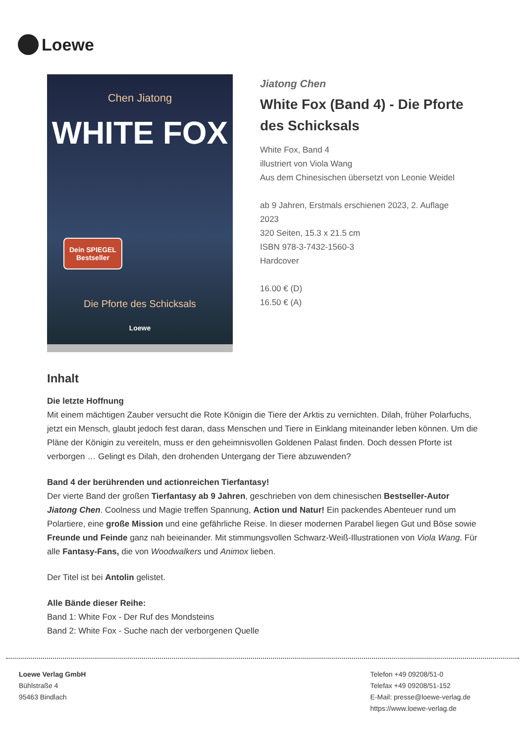Loewe
Chen Jiatong
WHITE FOX
Dein SPIEGEL
Bestseller
Die Pforte des Schicksals
Loewe
Jiatong Chen
White Fox (Band 4) - Die Pforte
des Schicksals
White Fox, Band 4
illustriert von Viola Wang
Aus dem Chinesischen übersetzt von Leonie Weidel
ab 9 Jahren, Erstmals erschienen 2023, 2. Auflage
2023
320 Seiten, 15.3 x 21.5 cm
ISBN 978-3-7432-1560-3
Hardcover
16.00 € (D)
16.50 € (A)
Inhalt
Die letzte Hoffnung
Mit einem mächtigen Zauber versucht die Rote Königin die Tiere der Arktis zu vernichten. Dilah, früher Polarfuchs, jetzt ein Mensch, glaubt jedoch fest daran, dass Menschen und Tiere in Einklang miteinander leben können. Um die Pläne der Königin zu vereiteln, muss er den geheimnisvollen Goldenen Palast finden. Doch dessen Pforte ist verborgen … Gelingt es Dilah, den drohenden Untergang der Tiere abzuwenden?
Band 4 der berührenden und actionreichen Tierfantasy!
Der vierte Band der großen Tierfantasy ab 9 Jahren, geschrieben von dem chinesischen Bestseller-Autor Jiatong Chen. Coolness und Magie treffen Spannung, Action und Natur! Ein packendes Abenteuer rund um Polartiere, eine große Mission und eine gefährliche Reise. In dieser modernen Parabel liegen Gut und Böse sowie Freunde und Feinde ganz nah beieinander. Mit stimmungsvollen Schwarz-Weiß-Illustrationen von Viola Wang. Für alle Fantasy-Fans, die von Woodwalkers und Animox lieben.
Der Titel ist bei Antolin gelistet.
Alle Bände dieser Reihe:
Band 1: White Fox - Der Ruf des Mondsteins
Band 2: White Fox - Suche nach der verborgenen Quelle
Loewe Verlag GmbH
Bühlstraße 4
95463 Bindlach
Telefon +49 09208/51-0
Telefax +49 09208/51-152
E-Mail: presse@loewe-verlag.de
https://www.loewe-verlag.de